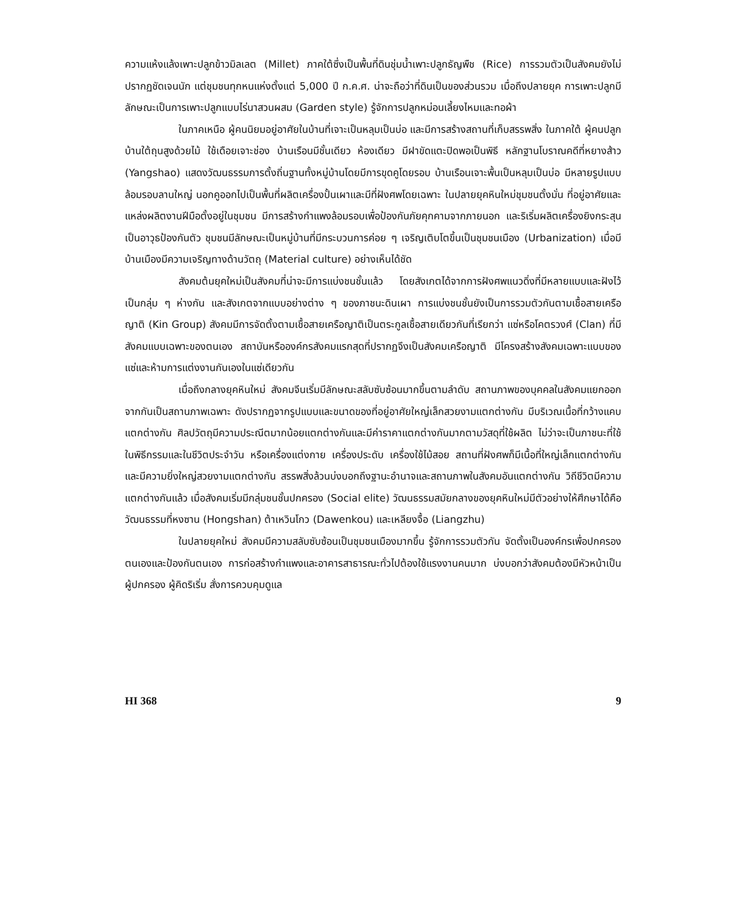ความแห้งแล้งเพาะปลูกข้าวมิลเลต (Millet) ภาคใต้ซึ่งเป็นพื้นที่ดินชุ่มน้ำเพาะปลูกธัญพืช (Rice) การรวมตัวเป็นสังคมยังไม่ปรากฏชัดเจนนัก แต่ชุมชนทุกหนแห่งตั้งแต่ 5,000 ปี ก.ค.ศ. น่าจะถือว่าที่ดินเป็นของส่วนรวม เมื่อถึงปลายยุค การเพาะปลูกมีลักษณะเป็นการเพาะปลูกแบบไร่นาสวนผสม (Garden style) รู้จักการปลูกหม่อนเลี้ยงไหมและทอผ้า
ในภาคเหนือ ผู้คนนิยมอยู่อาศัยในบ้านที่เจาะเป็นหลุมเป็นบ่อ และมีการสร้างสถานที่เก็บสรรพสิ่ง ในภาคใต้ ผู้คนปลูกบ้านใต้ถุนสูงด้วยไม้ ใช้เดือยเจาะช่อง บ้านเรือนมีชั้นเดียว ห้องเดียว มีฝาขัดแตะปิดพอเป็นพิธี หลักฐานโบราณคดีที่หยางส้าว (Yangshao) แสดงวัฒนธรรมการตั้งถิ่นฐานทั้งหมู่บ้านโดยมีการขุดคูโดยรอบ บ้านเรือนเจาะพื้นเป็นหลุมเป็นบ่อ มีหลายรูปแบบล้อมรอบลานใหญ่ นอกคูออกไปเป็นพื้นที่ผลิตเครื่องปั้นเผาและมีที่ฝังศพโดยเฉพาะ ในปลายยุคหินใหม่ชุมชนตั้งมั่น ที่อยู่อาศัยและแหล่งผลิตงานฝีมือตั้งอยู่ในชุมชน มีการสร้างกำแพงล้อมรอบเพื่อป้องกันภัยคุกคามจากภายนอก และริเริ่มผลิตเครื่องยิงกระสุนเป็นอาวุธป้องกันตัว ชุมชนมีลักษณะเป็นหมู่บ้านที่มีกระบวนการค่อย ๆ เจริญเติบโตขึ้นเป็นชุมชนเมือง (Urbanization) เมื่อมีบ้านเมืองมีความเจริญทางด้านวัตถุ (Material culture) อย่างเห็นได้ชัด
สังคมต้นยุคใหม่เป็นสังคมที่น่าจะมีการแบ่งชนชั้นแล้ว โดยสังเกตได้จากการฝังศพแนวดิ่งที่มีหลายแบบและฝังไว้เป็นกลุ่ม ๆ ห่างกัน และสังเกตจากแบบอย่างต่าง ๆ ของภาชนะดินเผา การแบ่งชนชั้นยังเป็นการรวมตัวกันตามเชื้อสายเครือญาติ (Kin Group) สังคมมีการจัดตั้งตามเชื้อสายเครือญาติเป็นตระกูลเชื้อสายเดียวกันที่เรียกว่า แซ่หรือโคตรวงศ์ (Clan) ที่มีสังคมแบบเฉพาะของตนเอง สถาบันหรือองค์กรสังคมแรกสุดที่ปรากฏจึงเป็นสังคมเครือญาติ มีโครงสร้างสังคมเฉพาะแบบของแซ่และห้ามการแต่งงานกันเองในแซ่เดียวกัน
เมื่อถึงกลางยุคหินใหม่ สังคมจีนเริ่มมีลักษณะสลับซับซ้อนมากขึ้นตามลำดับ สถานภาพของบุคคลในสังคมแยกออกจากกันเป็นสถานภาพเฉพาะ ดังปรากฏจากรูปแบบและขนาดของที่อยู่อาศัยใหญ่เล็กสวยงามแตกต่างกัน มีบริเวณเนื้อที่กว้างแคบแตกต่างกัน ศิลปวัตถุมีความประณีตมากน้อยแตกต่างกันและมีค่าราคาแตกต่างกันมากตามวัสดุที่ใช้ผลิต ไม่ว่าจะเป็นภาชนะที่ใช้ในพิธีกรรมและในชีวิตประจำวัน หรือเครื่องแต่งกาย เครื่องประดับ เครื่องใช้ไม้สอย สถานที่ฝังศพก็มีเนื้อที่ใหญ่เล็กแตกต่างกันและมีความยิ่งใหญ่สวยงามแตกต่างกัน สรรพสิ่งล้วนบ่งบอกถึงฐานะอำนาจและสถานภาพในสังคมอันแตกต่างกัน วิถีชีวิตมีความแตกต่างกันแล้ว เมื่อสังคมเริ่มมีกลุ่มชนชั้นปกครอง (Social elite) วัฒนธรรมสมัยกลางของยุคหินใหม่มีตัวอย่างให้ศึกษาได้คือวัฒนธรรมที่หงซาน (Hongshan) ต้าเหวินโกว (Dawenkou) และเหลียงจื้อ (Liangzhu)
ในปลายยุคใหม่ สังคมมีความสลับซับซ้อนเป็นชุมชนเมืองมากขึ้น รู้จักการรวมตัวกัน จัดตั้งเป็นองค์กรเพื่อปกครองตนเองและป้องกันตนเอง การก่อสร้างกำแพงและอาคารสาธารณะทั่วไปต้องใช้แรงงานคนมาก บ่งบอกว่าสังคมต้องมีหัวหน้าเป็นผู้ปกครอง ผู้คิดริเริ่ม สั่งการควบคุมดูแล
HI 368 9